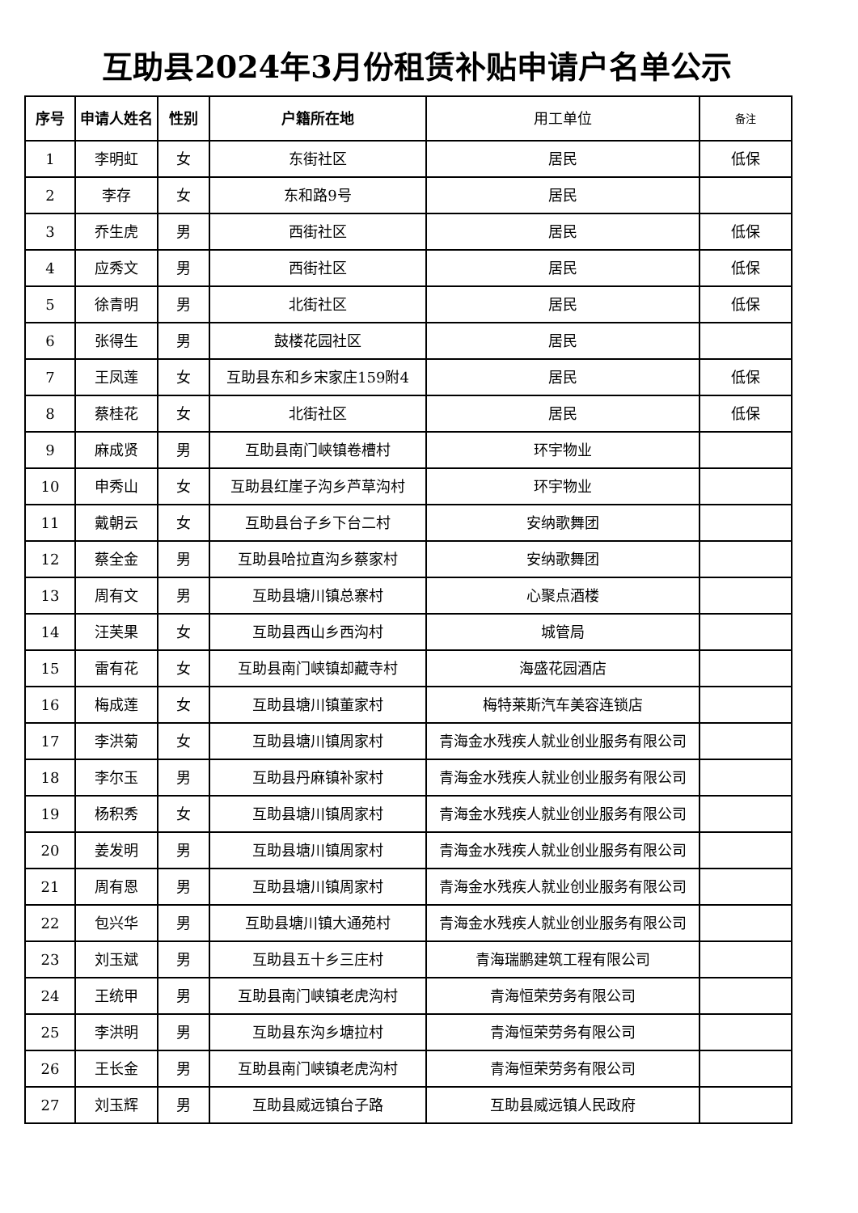互助县2024年3月份租赁补贴申请户名单公示
| 序号 | 申请人姓名 | 性别 | 户籍所在地 | 用工单位 | 备注 |
| --- | --- | --- | --- | --- | --- |
| 1 | 李明虹 | 女 | 东街社区 | 居民 | 低保 |
| 2 | 李存 | 女 | 东和路9号 | 居民 | |
| 3 | 乔生虎 | 男 | 西街社区 | 居民 | 低保 |
| 4 | 应秀文 | 男 | 西街社区 | 居民 | 低保 |
| 5 | 徐青明 | 男 | 北街社区 | 居民 | 低保 |
| 6 | 张得生 | 男 | 鼓楼花园社区 | 居民 | |
| 7 | 王凤莲 | 女 | 互助县东和乡宋家庄159附4 | 居民 | 低保 |
| 8 | 蔡桂花 | 女 | 北街社区 | 居民 | 低保 |
| 9 | 麻成贤 | 男 | 互助县南门峡镇卷槽村 | 环宇物业 | |
| 10 | 申秀山 | 女 | 互助县红崖子沟乡芦草沟村 | 环宇物业 | |
| 11 | 戴朝云 | 女 | 互助县台子乡下台二村 | 安纳歌舞团 | |
| 12 | 蔡全金 | 男 | 互助县哈拉直沟乡蔡家村 | 安纳歌舞团 | |
| 13 | 周有文 | 男 | 互助县塘川镇总寨村 | 心聚点酒楼 | |
| 14 | 汪芙果 | 女 | 互助县西山乡西沟村 | 城管局 | |
| 15 | 雷有花 | 女 | 互助县南门峡镇却藏寺村 | 海盛花园酒店 | |
| 16 | 梅成莲 | 女 | 互助县塘川镇董家村 | 梅特莱斯汽车美容连锁店 | |
| 17 | 李洪菊 | 女 | 互助县塘川镇周家村 | 青海金水残疾人就业创业服务有限公司 | |
| 18 | 李尔玉 | 男 | 互助县丹麻镇补家村 | 青海金水残疾人就业创业服务有限公司 | |
| 19 | 杨积秀 | 女 | 互助县塘川镇周家村 | 青海金水残疾人就业创业服务有限公司 | |
| 20 | 姜发明 | 男 | 互助县塘川镇周家村 | 青海金水残疾人就业创业服务有限公司 | |
| 21 | 周有恩 | 男 | 互助县塘川镇周家村 | 青海金水残疾人就业创业服务有限公司 | |
| 22 | 包兴华 | 男 | 互助县塘川镇大通苑村 | 青海金水残疾人就业创业服务有限公司 | |
| 23 | 刘玉斌 | 男 | 互助县五十乡三庄村 | 青海瑞鹏建筑工程有限公司 | |
| 24 | 王统甲 | 男 | 互助县南门峡镇老虎沟村 | 青海恒荣劳务有限公司 | |
| 25 | 李洪明 | 男 | 互助县东沟乡塘拉村 | 青海恒荣劳务有限公司 | |
| 26 | 王长金 | 男 | 互助县南门峡镇老虎沟村 | 青海恒荣劳务有限公司 | |
| 27 | 刘玉辉 | 男 | 互助县威远镇台子路 | 互助县威远镇人民政府 | |